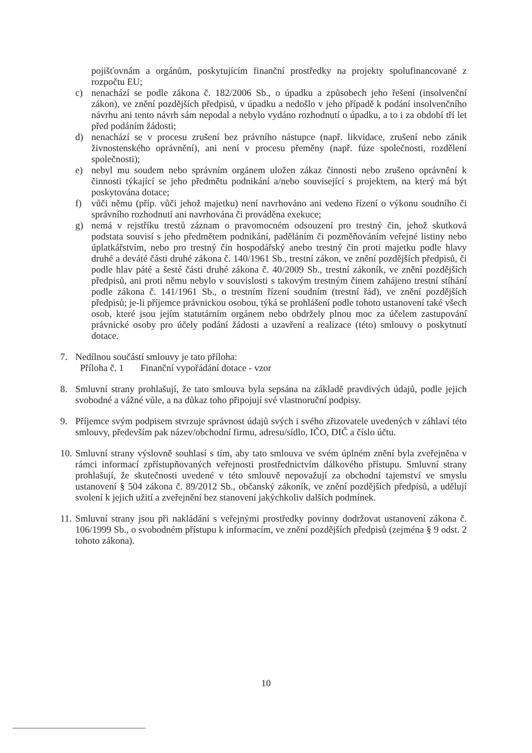pojišťovnám a orgánům, poskytujícím finanční prostředky na projekty spolufinancované z rozpočtu EU;
c) nenachází se podle zákona č. 182/2006 Sb., o úpadku a způsobech jeho řešení (insolvenční zákon), ve znění pozdějších předpisů, v úpadku a nedošlo v jeho případě k podání insolvenčního návrhu ani tento návrh sám nepodal a nebylo vydáno rozhodnutí o úpadku, a to i za období tří let před podáním žádosti;
d) nenachází se v procesu zrušení bez právního nástupce (např. likvidace, zrušení nebo zánik živnostenského oprávnění), ani není v procesu přeměny (např. fúze společnosti, rozdělení společnosti);
e) nebyl mu soudem nebo správním orgánem uložen zákaz činnosti nebo zrušeno oprávnění k činnosti týkající se jeho předmětu podnikání a/nebo související s projektem, na který má být poskytována dotace;
f) vůči němu (příp. vůči jehož majetku) není navrhováno ani vedeno řízení o výkonu soudního či správního rozhodnutí ani navrhována či prováděna exekuce;
g) nemá v rejstříku trestů záznam o pravomocném odsouzení pro trestný čin, jehož skutková podstata souvisí s jeho předmětem podnikání, paděláním či pozměňováním veřejné listiny nebo úplatkářstvím, nebo pro trestný čin hospodářský anebo trestný čin proti majetku podle hlavy druhé a deváté části druhé zákona č. 140/1961 Sb., trestní zákon, ve znění pozdějších předpisů, či podle hlav páté a šesté části druhé zákona č. 40/2009 Sb., trestní zákoník, ve znění pozdějších předpisů, ani proti němu nebylo v souvislosti s takovým trestným činem zahájeno trestní stíhání podle zákona č. 141/1961 Sb., o trestním řízení soudním (trestní řád), ve znění pozdějších předpisů; je-li příjemce právnickou osobou, týká se prohlášení podle tohoto ustanovení také všech osob, které jsou jejím statutárním orgánem nebo obdržely plnou moc za účelem zastupování právnické osoby pro účely podání žádosti a uzavření a realizace (této) smlouvy o poskytnutí dotace.
7. Nedílnou součástí smlouvy je tato příloha:
Příloha č. 1 Finanční vypořádání dotace - vzor
8. Smluvní strany prohlašují, že tato smlouva byla sepsána na základě pravdivých údajů, podle jejich svobodné a vážné vůle, a na důkaz toho připojují své vlastnoruční podpisy.
9. Příjemce svým podpisem stvrzuje správnost údajů svých i svého zřizovatele uvedených v záhlaví této smlouvy, především pak název/obchodní firmu, adresu/sídlo, IČO, DIČ a číslo účtu.
10. Smluvní strany výslovně souhlasí s tím, aby tato smlouva ve svém úplném znění byla zveřejněna v rámci informací zpřístupňovaných veřejnosti prostřednictvím dálkového přístupu. Smluvní strany prohlašují, že skutečnosti uvedené v této smlouvě nepovažují za obchodní tajemství ve smyslu ustanovení § 504 zákona č. 89/2012 Sb., občanský zákoník, ve znění pozdějších předpisů, a udělují svolení k jejich užití a zveřejnění bez stanovení jakýchkoliv dalších podmínek.
11. Smluvní strany jsou při nakládání s veřejnými prostředky povinny dodržovat ustanovení zákona č. 106/1999 Sb., o svobodném přístupu k informacím, ve znění pozdějších předpisů (zejména § 9 odst. 2 tohoto zákona).
10